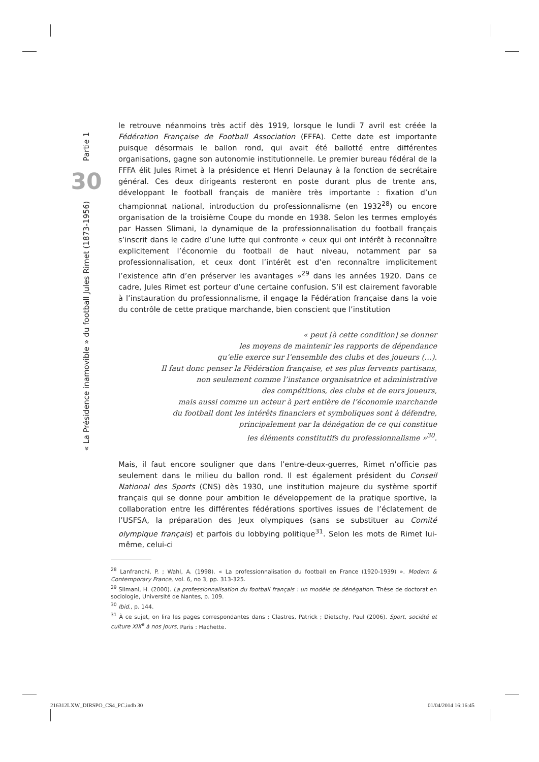Partie 1
30
« La Présidence inamovible » du football Jules Rimet (1873-1956)
le retrouve néanmoins très actif dès 1919, lorsque le lundi 7 avril est créée la Fédération Française de Football Association (FFFA). Cette date est importante puisque désormais le ballon rond, qui avait été ballotté entre différentes organisations, gagne son autonomie institutionnelle. Le premier bureau fédéral de la FFFA élit Jules Rimet à la présidence et Henri Delaunay à la fonction de secrétaire général. Ces deux dirigeants resteront en poste durant plus de trente ans, développant le football français de manière très importante : fixation d’un championnat national, introduction du professionnalisme (en 1932<sup>28</sup>) ou encore organisation de la troisième Coupe du monde en 1938. Selon les termes employés par Hassen Slimani, la dynamique de la professionnalisation du football français s’inscrit dans le cadre d’une lutte qui confronte « ceux qui ont intérêt à reconnaître explicitement l’économie du football de haut niveau, notamment par sa professionnalisation, et ceux dont l’intérêt est d’en reconnaître implicitement l’existence afin d’en préserver les avantages »<sup>29</sup> dans les années 1920. Dans ce cadre, Jules Rimet est porteur d’une certaine confusion. S’il est clairement favorable à l’instauration du professionnalisme, il engage la Fédération française dans la voie du contrôle de cette pratique marchande, bien conscient que l’institution
« peut [à cette condition] se donner
les moyens de maintenir les rapports de dépendance
qu’elle exerce sur l’ensemble des clubs et des joueurs (…).
Il faut donc penser la Fédération française, et ses plus fervents partisans,
non seulement comme l’instance organisatrice et administrative
des compétitions, des clubs et de eurs joueurs,
mais aussi comme un acteur à part entière de l’économie marchande
du football dont les intérêts financiers et symboliques sont à défendre,
principalement par la dénégation de ce qui constitue
les éléments constitutifs du professionnalisme »<sup>30</sup>.
Mais, il faut encore souligner que dans l’entre-deux-guerres, Rimet n’officie pas seulement dans le milieu du ballon rond. Il est également président du Conseil National des Sports (CNS) dès 1930, une institution majeure du système sportif français qui se donne pour ambition le développement de la pratique sportive, la collaboration entre les différentes fédérations sportives issues de l’éclatement de l’USFSA, la préparation des Jeux olympiques (sans se substituer au Comité olympique français) et parfois du lobbying politique<sup>31</sup>. Selon les mots de Rimet lui-même, celui-ci
<sup>28</sup> Lanfranchi, P. ; Wahl, A. (1998). « La professionnalisation du football en France (1920-1939) ». Modern & Contemporary France, vol. 6, no 3, pp. 313-325.
<sup>29</sup> Slimani, H. (2000). La professionnalisation du football français : un modèle de dénégation. Thèse de doctorat en sociologie, Université de Nantes, p. 109.
<sup>30</sup> Ibid., p. 144.
<sup>31</sup> À ce sujet, on lira les pages correspondantes dans : Clastres, Patrick ; Dietschy, Paul (2006). Sport, société et culture XIX<sup>e</sup> à nos jours. Paris : Hachette.
216312LXW_DIRSPO_CS4_PC.indb 30
01/04/2014 16:16:45